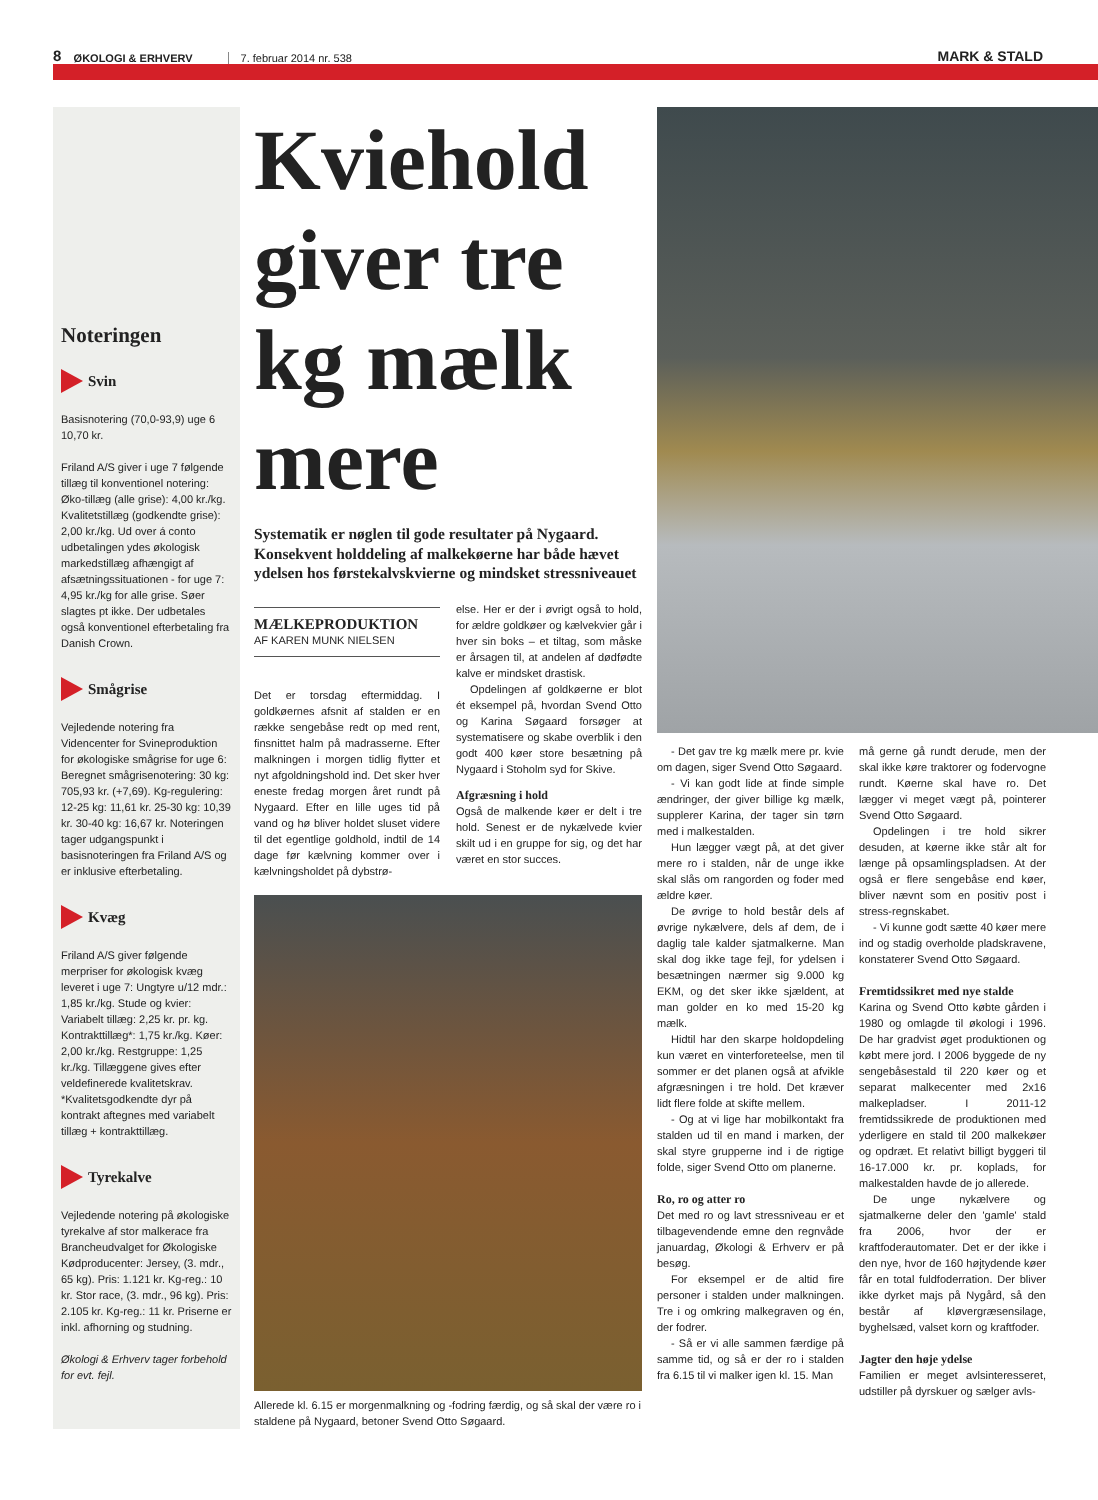8 ØKOLOGI & ERHVERV 7. februar 2014 nr. 538 MARK & STALD
Noteringen
Svin
Basisnotering (70,0-93,9) uge 6 10,70 kr.
Friland A/S giver i uge 7 følgende tillæg til konventionel notering: Øko-tillæg (alle grise): 4,00 kr./kg. Kvalitetstillæg (godkendte grise): 2,00 kr./kg. Ud over á conto udbetalingen ydes økologisk markedstillæg afhængigt af afsætningssituationen - for uge 7: 4,95 kr./kg for alle grise. Søer slagtes pt ikke. Der udbetales også konventionel efterbetaling fra Danish Crown.
Smågrise
Vejledende notering fra Videncenter for Svineproduktion for økologiske smågrise for uge 6: Beregnet smågrisenotering: 30 kg: 705,93 kr. (+7,69). Kg-regulering: 12-25 kg: 11,61 kr. 25-30 kg: 10,39 kr. 30-40 kg: 16,67 kr. Noteringen tager udgangspunkt i basisnoteringen fra Friland A/S og er inklusive efterbetaling.
Kvæg
Friland A/S giver følgende merpriser for økologisk kvæg leveret i uge 7: Ungtyre u/12 mdr.: 1,85 kr./kg. Stude og kvier: Variabelt tillæg: 2,25 kr. pr. kg. Kontrakttillæg*: 1,75 kr./kg. Køer: 2,00 kr./kg. Restgruppe: 1,25 kr./kg. Tillæggene gives efter veldefinerede kvalitetskrav. *Kvalitetsgodkendte dyr på kontrakt aftegnes med variabelt tillæg + kontrakttillæg.
Tyrekalve
Vejledende notering på økologiske tyrekalve af stor malkerace fra Brancheudvalget for Økologiske Kødproducenter: Jersey, (3. mdr., 65 kg). Pris: 1.121 kr. Kg-reg.: 10 kr. Stor race, (3. mdr., 96 kg). Pris: 2.105 kr. Kg-reg.: 11 kr. Priserne er inkl. afhorning og studning.
Økologi & Erhverv tager forbehold for evt. fejl.
Kviehold giver tre kg mælk mere
Systematik er nøglen til gode resultater på Nygaard. Konsekvent holddeling af malkekøerne har både hævet ydelsen hos førstekalvskvierne og mindsket stressniveauet
MÆLKEPRODUKTION
AF KAREN MUNK NIELSEN
Det er torsdag eftermiddag. I goldkøernes afsnit af stalden er en række sengebåse redt op med rent, finsnittet halm på madrasserne. Efter malkningen i morgen tidlig flytter et nyt afgoldningshold ind. Det sker hver eneste fredag morgen året rundt på Nygaard. Efter en lille uges tid på vand og hø bliver holdet sluset videre til det egentlige goldhold, indtil de 14 dage før kælvning kommer over i kælvningsholdet på dybstrø-
else. Her er der i øvrigt også to hold, for ældre goldkøer og kælvekvier går i hver sin boks – et tiltag, som måske er årsagen til, at andelen af dødfødte kalve er mindsket drastisk.
Opdelingen af goldkøerne er blot ét eksempel på, hvordan Svend Otto og Karina Søgaard forsøger at systematisere og skabe overblik i den godt 400 køer store besætning på Nygaard i Stoholm syd for Skive.
Afgræsning i hold
Også de malkende køer er delt i tre hold. Senest er de nykælvede kvier skilt ud i en gruppe for sig, og det har været en stor succes.
Allerede kl. 6.15 er morgenmalkning og -fodring færdig, og så skal der være ro i staldene på Nygaard, betoner Svend Otto Søgaard.
- Det gav tre kg mælk mere pr. kvie om dagen, siger Svend Otto Søgaard.
- Vi kan godt lide at finde simple ændringer, der giver billige kg mælk, supplerer Karina, der tager sin tørn med i malkestalden.
Hun lægger vægt på, at det giver mere ro i stalden, når de unge ikke skal slås om rangorden og foder med ældre køer.
De øvrige to hold består dels af øvrige nykælvere, dels af dem, de i daglig tale kalder sjatmalkerne. Man skal dog ikke tage fejl, for ydelsen i besætningen nærmer sig 9.000 kg EKM, og det sker ikke sjældent, at man golder en ko med 15-20 kg mælk.
Hidtil har den skarpe holdopdeling kun været en vinterforeteelse, men til sommer er det planen også at afvikle afgræsningen i tre hold. Det kræver lidt flere folde at skifte mellem.
- Og at vi lige har mobilkontakt fra stalden ud til en mand i marken, der skal styre grupperne ind i de rigtige folde, siger Svend Otto om planerne.
Ro, ro og atter ro
Det med ro og lavt stressniveau er et tilbagevendende emne den regnvåde januardag, Økologi & Erhverv er på besøg.
For eksempel er de altid fire personer i stalden under malkningen. Tre i og omkring malkegraven og én, der fodrer.
- Så er vi alle sammen færdige på samme tid, og så er der ro i stalden fra 6.15 til vi malker igen kl. 15. Man
må gerne gå rundt derude, men der skal ikke køre traktorer og fodervogne rundt. Køerne skal have ro. Det lægger vi meget vægt på, pointerer Svend Otto Søgaard.
Opdelingen i tre hold sikrer desuden, at køerne ikke står alt for længe på opsamlingspladsen. At der også er flere sengebåse end køer, bliver nævnt som en positiv post i stress-regnskabet.
- Vi kunne godt sætte 40 køer mere ind og stadig overholde pladskravene, konstaterer Svend Otto Søgaard.
Fremtidssikret med nye stalde
Karina og Svend Otto købte gården i 1980 og omlagde til økologi i 1996. De har gradvist øget produktionen og købt mere jord. I 2006 byggede de ny sengebåsestald til 220 køer og et separat malkecenter med 2x16 malkepladser. I 2011-12 fremtidssikrede de produktionen med yderligere en stald til 200 malkekøer og opdræt. Et relativt billigt byggeri til 16-17.000 kr. pr. koplads, for malkestalden havde de jo allerede.
De unge nykælvere og sjatmalkerne deler den 'gamle' stald fra 2006, hvor der er kraftfoderautomater. Det er der ikke i den nye, hvor de 160 højtydende køer får en total fuldfoderration. Der bliver ikke dyrket majs på Nygård, så den består af kløvergræsensilage, byghelsæd, valset korn og kraftfoder.
Jagter den høje ydelse
Familien er meget avlsinteresseret, udstiller på dyrskuer og sælger avls-